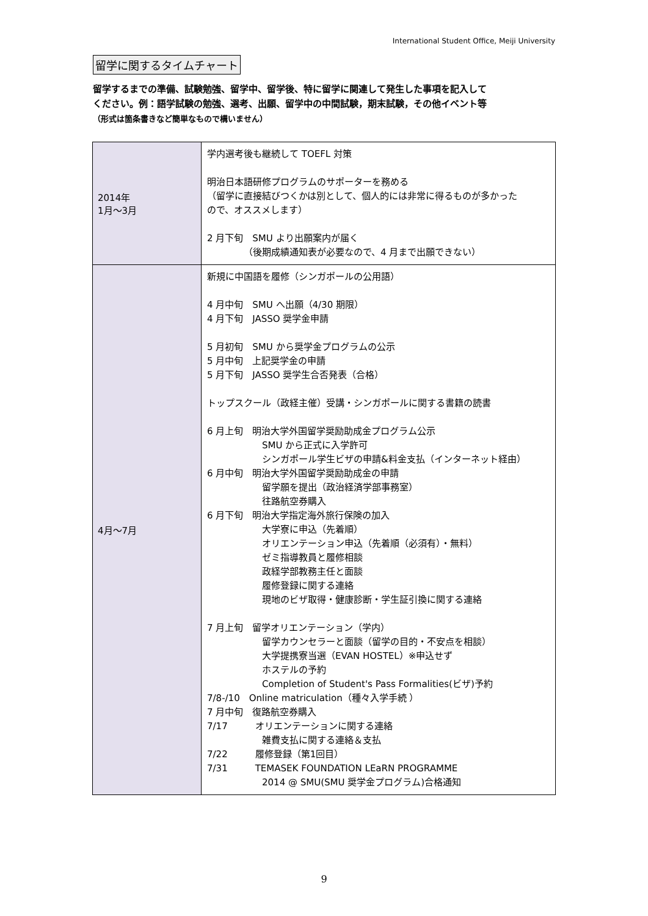International Student Office, Meiji University
留学に関するタイムチャート
留学するまでの準備、試験勉強、留学中、留学後、特に留学に関連して発生した事項を記入して
ください。例：語学試験の勉強、選考、出願、留学中の中間試験，期末試験，その他イベント等
（形式は箇条書きなど簡単なもので構いません）
| 2014年 1月～3月 | 学内選考後も継続して TOEFL 対策 明治日本語研修プログラムのサポーターを務める （留学に直接結びつくかは別として、個人的には非常に得るものが多かった ので、オススメします） 2 月下旬 SMU より出願案内が届く （後期成績通知表が必要なので、4 月まで出願できない） |
| 4月～7月 | 新規に中国語を履修（シンガポールの公用語） 4 月中旬 SMU へ出願（4/30 期限） 4 月下旬 JASSO 奨学金申請 5 月初旬 SMU から奨学金プログラムの公示 5 月中旬 上記奨学金の申請 5 月下旬 JASSO 奨学生合否発表（合格） トップスクール（政経主催）受講・シンガポールに関する書籍の読書 6 月上旬 明治大学外国留学奨励助成金プログラム公示 SMU から正式に入学許可 シンガポール学生ビザの申請&料金支払（インターネット経由） 6 月中旬 明治大学外国留学奨励助成金の申請 留学願を提出（政治経済学部事務室） 往路航空券購入 6 月下旬 明治大学指定海外旅行保険の加入 大学寮に申込（先着順） オリエンテーション申込（先着順（必須有）・無料） ゼミ指導教員と履修相談 政経学部教務主任と面談 履修登録に関する連絡 現地のビザ取得・健康診断・学生証引換に関する連絡 7 月上旬 留学オリエンテーション（学内） 留学カウンセラーと面談（留学の目的・不安点を相談） 大学提携寮当選（EVAN HOSTEL）※申込せず ホステルの予約 Completion of Student's Pass Formalities(ビザ)予約 7/8-/10 Online matriculation（種々入学手続 ） 7 月中旬 復路航空券購入 7/17 オリエンテーションに関する連絡 雑費支払に関する連絡＆支払 7/22 履修登録（第1回目） 7/31 TEMASEK FOUNDATION LEaRN PROGRAMME 2014 @ SMU(SMU 奨学金プログラム)合格通知 |
9